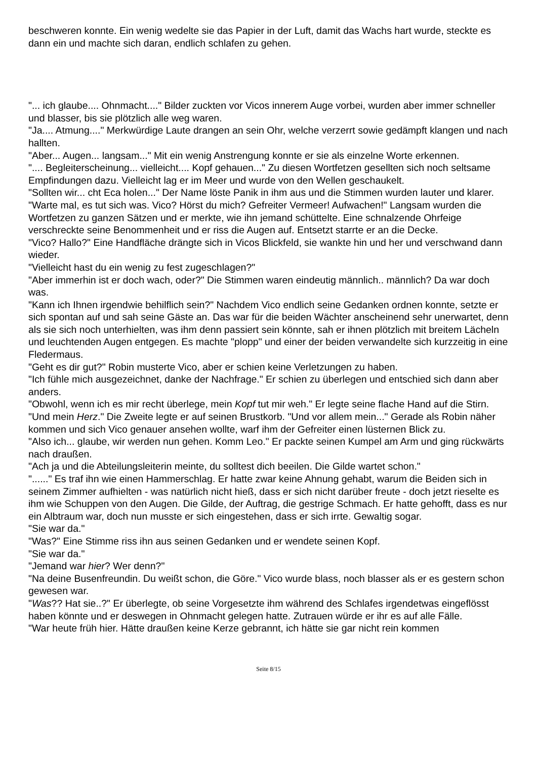beschweren konnte. Ein wenig wedelte sie das Papier in der Luft, damit das Wachs hart wurde, steckte es dann ein und machte sich daran, endlich schlafen zu gehen.
"... ich glaube.... Ohnmacht...." Bilder zuckten vor Vicos innerem Auge vorbei, wurden aber immer schneller und blasser, bis sie plötzlich alle weg waren.
"Ja.... Atmung...." Merkwürdige Laute drangen an sein Ohr, welche verzerrt sowie gedämpft klangen und nach hallten.
"Aber... Augen... langsam..." Mit ein wenig Anstrengung konnte er sie als einzelne Worte erkennen.
".... Begleiterscheinung... vielleicht.... Kopf gehauen..." Zu diesen Wortfetzen gesellten sich noch seltsame Empfindungen dazu. Vielleicht lag er im Meer und wurde von den Wellen geschaukelt.
"Sollten wir... cht Eca holen..." Der Name löste Panik in ihm aus und die Stimmen wurden lauter und klarer.
"Warte mal, es tut sich was. Vico? Hörst du mich? Gefreiter Vermeer! Aufwachen!" Langsam wurden die Wortfetzen zu ganzen Sätzen und er merkte, wie ihn jemand schüttelte. Eine schnalzende Ohrfeige verschreckte seine Benommenheit und er riss die Augen auf. Entsetzt starrte er an die Decke.
"Vico? Hallo?" Eine Handfläche drängte sich in Vicos Blickfeld, sie wankte hin und her und verschwand dann wieder.
"Vielleicht hast du ein wenig zu fest zugeschlagen?"
"Aber immerhin ist er doch wach, oder?" Die Stimmen waren eindeutig männlich.. männlich? Da war doch was.
"Kann ich Ihnen irgendwie behilflich sein?" Nachdem Vico endlich seine Gedanken ordnen konnte, setzte er sich spontan auf und sah seine Gäste an. Das war für die beiden Wächter anscheinend sehr unerwartet, denn als sie sich noch unterhielten, was ihm denn passiert sein könnte, sah er ihnen plötzlich mit breitem Lächeln und leuchtenden Augen entgegen. Es machte "plopp" und einer der beiden verwandelte sich kurzzeitig in eine Fledermaus.
"Geht es dir gut?" Robin musterte Vico, aber er schien keine Verletzungen zu haben.
"Ich fühle mich ausgezeichnet, danke der Nachfrage." Er schien zu überlegen und entschied sich dann aber anders.
"Obwohl, wenn ich es mir recht überlege, mein Kopf tut mir weh." Er legte seine flache Hand auf die Stirn. "Und mein Herz." Die Zweite legte er auf seinen Brustkorb. "Und vor allem mein..." Gerade als Robin näher kommen und sich Vico genauer ansehen wollte, warf ihm der Gefreiter einen lüsternen Blick zu.
"Also ich... glaube, wir werden nun gehen. Komm Leo." Er packte seinen Kumpel am Arm und ging rückwärts nach draußen.
"Ach ja und die Abteilungsleiterin meinte, du solltest dich beeilen. Die Gilde wartet schon."
"......" Es traf ihn wie einen Hammerschlag. Er hatte zwar keine Ahnung gehabt, warum die Beiden sich in seinem Zimmer aufhielten - was natürlich nicht hieß, dass er sich nicht darüber freute - doch jetzt rieselte es ihm wie Schuppen von den Augen. Die Gilde, der Auftrag, die gestrige Schmach. Er hatte gehofft, dass es nur ein Albtraum war, doch nun musste er sich eingestehen, dass er sich irrte. Gewaltig sogar.
"Sie war da."
"Was?" Eine Stimme riss ihn aus seinen Gedanken und er wendete seinen Kopf.
"Sie war da."
"Jemand war hier? Wer denn?"
"Na deine Busenfreundin. Du weißt schon, die Göre." Vico wurde blass, noch blasser als er es gestern schon gewesen war.
"Was?? Hat sie..?" Er überlegte, ob seine Vorgesetzte ihm während des Schlafes irgendetwas eingeflösst haben könnte und er deswegen in Ohnmacht gelegen hatte. Zutrauen würde er ihr es auf alle Fälle.
"War heute früh hier. Hätte draußen keine Kerze gebrannt, ich hätte sie gar nicht rein kommen
Seite 8/15